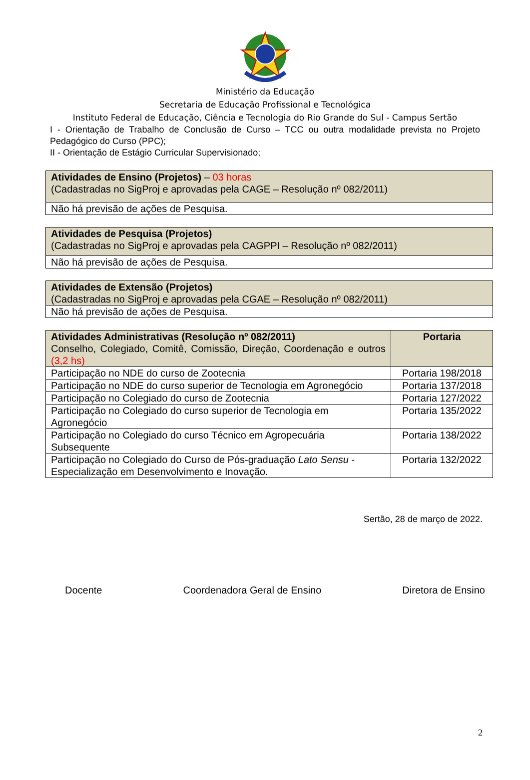Ministério da Educação
Secretaria de Educação Profissional e Tecnológica
Instituto Federal de Educação, Ciência e Tecnologia do Rio Grande do Sul - Campus Sertão
I - Orientação de Trabalho de Conclusão de Curso – TCC ou outra modalidade prevista no Projeto Pedagógico do Curso (PPC);
II - Orientação de Estágio Curricular Supervisionado;
| Atividades de Ensino (Projetos) – 03 horas (Cadastradas no SigProj e aprovadas pela CAGE – Resolução nº 082/2011) |
| Não há previsão de ações de Pesquisa. |
| Atividades de Pesquisa (Projetos) (Cadastradas no SigProj e aprovadas pela CAGPPI – Resolução nº 082/2011) |
| Não há previsão de ações de Pesquisa. |
| Atividades de Extensão (Projetos) (Cadastradas no SigProj e aprovadas pela CGAE – Resolução nº 082/2011) |
| Não há previsão de ações de Pesquisa. |
| Atividades Administrativas (Resolução nº 082/2011) Conselho, Colegiado, Comitê, Comissão, Direção, Coordenação e outros (3,2 hs) | Portaria |
| Participação no NDE do curso de Zootecnia | Portaria 198/2018 |
| Participação no NDE do curso superior de Tecnologia em Agronegócio | Portaria 137/2018 |
| Participação no Colegiado do curso de Zootecnia | Portaria 127/2022 |
| Participação no Colegiado do curso superior de Tecnologia em Agronegócio | Portaria 135/2022 |
| Participação no Colegiado do curso Técnico em Agropecuária Subsequente | Portaria 138/2022 |
| Participação no Colegiado do Curso de Pós-graduação Lato Sensu - Especialização em Desenvolvimento e Inovação. | Portaria 132/2022 |
Sertão, 28 de março de 2022.
Docente Coordenadora Geral de Ensino Diretora de Ensino
2